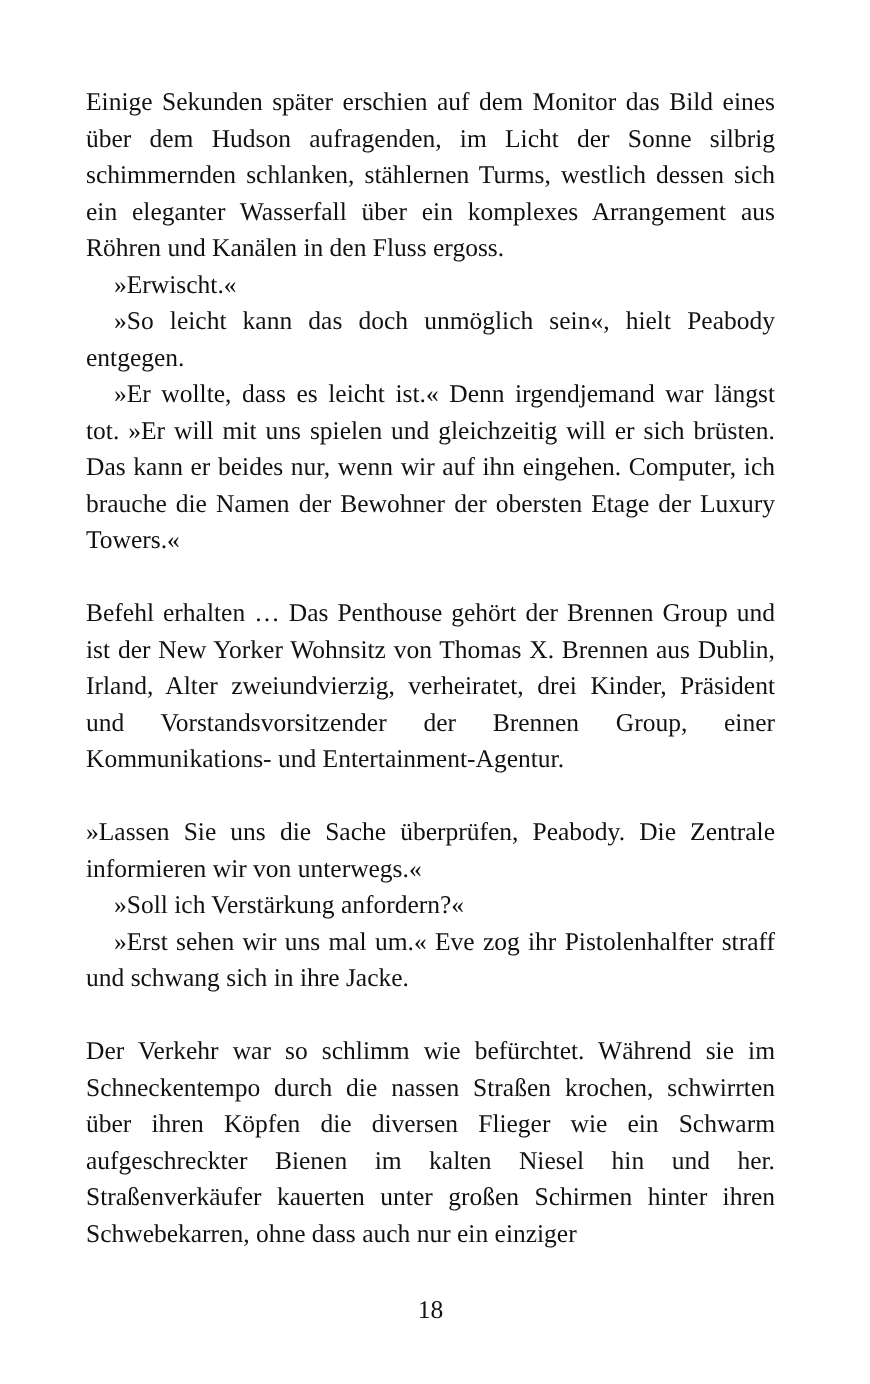Einige Sekunden später erschien auf dem Monitor das Bild eines über dem Hudson aufragenden, im Licht der Sonne silbrig schimmernden schlanken, stählernen Turms, westlich dessen sich ein eleganter Wasserfall über ein komplexes Arrangement aus Röhren und Kanälen in den Fluss ergoss.
»Erwischt.«
»So leicht kann das doch unmöglich sein«, hielt Peabody entgegen.
»Er wollte, dass es leicht ist.« Denn irgendjemand war längst tot. »Er will mit uns spielen und gleichzeitig will er sich brüsten. Das kann er beides nur, wenn wir auf ihn eingehen. Computer, ich brauche die Namen der Bewohner der obersten Etage der Luxury Towers.«
Befehl erhalten … Das Penthouse gehört der Brennen Group und ist der New Yorker Wohnsitz von Thomas X. Brennen aus Dublin, Irland, Alter zweiundvierzig, verheiratet, drei Kinder, Präsident und Vorstandsvorsitzender der Brennen Group, einer Kommunikations- und Entertainment-Agentur.
»Lassen Sie uns die Sache überprüfen, Peabody. Die Zentrale informieren wir von unterwegs.«
»Soll ich Verstärkung anfordern?«
»Erst sehen wir uns mal um.« Eve zog ihr Pistolenhalfter straff und schwang sich in ihre Jacke.
Der Verkehr war so schlimm wie befürchtet. Während sie im Schneckentempo durch die nassen Straßen krochen, schwirrten über ihren Köpfen die diversen Flieger wie ein Schwarm aufgeschreckter Bienen im kalten Niesel hin und her. Straßenverkäufer kauerten unter großen Schirmen hinter ihren Schwebekarren, ohne dass auch nur ein einziger
18